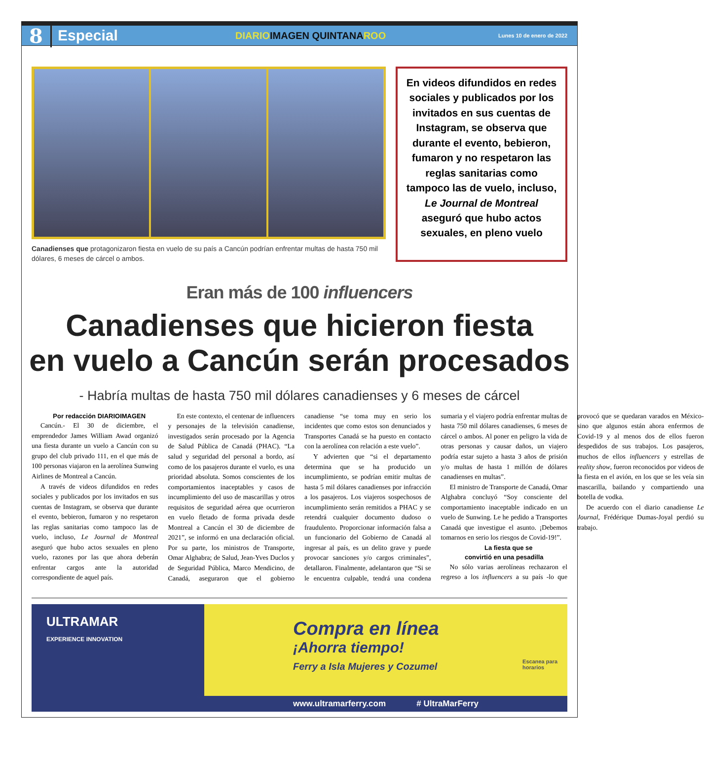8
Especial
DIARIOIMAGEN QUINTANAROO
Lunes 10 de enero de 2022
Canadienses que protagonizaron fiesta en vuelo de su país a Cancún podrían enfrentar multas de hasta 750 mil dólares, 6 meses de cárcel o ambos.
En videos difundidos en redes sociales y publicados por los invitados en sus cuentas de Instagram, se observa que durante el evento, bebieron, fumaron y no respetaron las reglas sanitarias como tampoco las de vuelo, incluso, Le Journal de Montreal aseguró que hubo actos sexuales, en pleno vuelo
Eran más de 100 influencers
Canadienses que hicieron fiesta
en vuelo a Cancún serán procesados
- Habría multas de hasta 750 mil dólares canadienses y 6 meses de cárcel
Por redacción DIARIOIMAGEN
Cancún.- El 30 de diciembre, el emprendedor James William Awad organizó una fiesta durante un vuelo a Cancún con su grupo del club privado 111, en el que más de 100 personas viajaron en la aerolínea Sunwing Airlines de Montreal a Cancún.
A través de videos difundidos en redes sociales y publicados por los invitados en sus cuentas de Instagram, se observa que durante el evento, bebieron, fumaron y no respetaron las reglas sanitarias como tampoco las de vuelo, incluso, Le Journal de Montreal aseguró que hubo actos sexuales en pleno vuelo, razones por las que ahora deberán enfrentar cargos ante la autoridad correspondiente de aquel país.
En este contexto, el centenar de influencers y personajes de la televisión canadiense, investigados serán procesado por la Agencia de Salud Pública de Canadá (PHAC). “La salud y seguridad del personal a bordo, así como de los pasajeros durante el vuelo, es una prioridad absoluta. Somos conscientes de los comportamientos inaceptables y casos de incumplimiento del uso de mascarillas y otros requisitos de seguridad aérea que ocurrieron en vuelo fletado de forma privada desde Montreal a Cancún el 30 de diciembre de 2021”, se informó en una declaración oficial. Por su parte, los ministros de Transporte, Omar Alghabra; de Salud, Jean-Yves Duclos y de Seguridad Pública, Marco Mendicino, de Canadá, aseguraron que el gobierno canadiense “se toma muy en serio los incidentes que como estos son denunciados y Transportes Canadá se ha puesto en contacto con la aerolínea con relación a este vuelo”.
Y advierten que “si el departamento determina que se ha producido un incumplimiento, se podrían emitir multas de hasta 5 mil dólares canadienses por infracción a los pasajeros. Los viajeros sospechosos de incumplimiento serán remitidos a PHAC y se retendrá cualquier documento dudoso o fraudulento. Proporcionar información falsa a un funcionario del Gobierno de Canadá al ingresar al país, es un delito grave y puede provocar sanciones y/o cargos criminales”, detallaron. Finalmente, adelantaron que “Si se le encuentra culpable, tendrá una condena sumaria y el viajero podría enfrentar multas de hasta 750 mil dólares canadienses, 6 meses de cárcel o ambos. Al poner en peligro la vida de otras personas y causar daños, un viajero podría estar sujeto a hasta 3 años de prisión y/o multas de hasta 1 millón de dólares canadienses en multas”.
El ministro de Transporte de Canadá, Omar Alghabra concluyó “Soy consciente del comportamiento inaceptable indicado en un vuelo de Sunwing. Le he pedido a Transportes Canadá que investigue el asunto. ¡Debemos tomarnos en serio los riesgos de Covid-19!”.
La fiesta que se
convirtió en una pesadilla
No sólo varias aerolíneas rechazaron el regreso a los influencers a su país -lo que provocó que se quedaran varados en México- sino que algunos están ahora enfermos de Covid-19 y al menos dos de ellos fueron despedidos de sus trabajos. Los pasajeros, muchos de ellos influencers y estrellas de reality show, fueron reconocidos por videos de la fiesta en el avión, en los que se les veía sin mascarilla, bailando y compartiendo una botella de vodka.
De acuerdo con el diario canadiense Le Journal, Frédérique Dumas-Joyal perdió su trabajo.
ULTRAMAR
EXPERIENCE INNOVATION
Compra en línea
¡Ahorra tiempo!
Ferry a Isla Mujeres y Cozumel
Escanea para
horarios
www.ultramarferry.com # UltraMarFerry